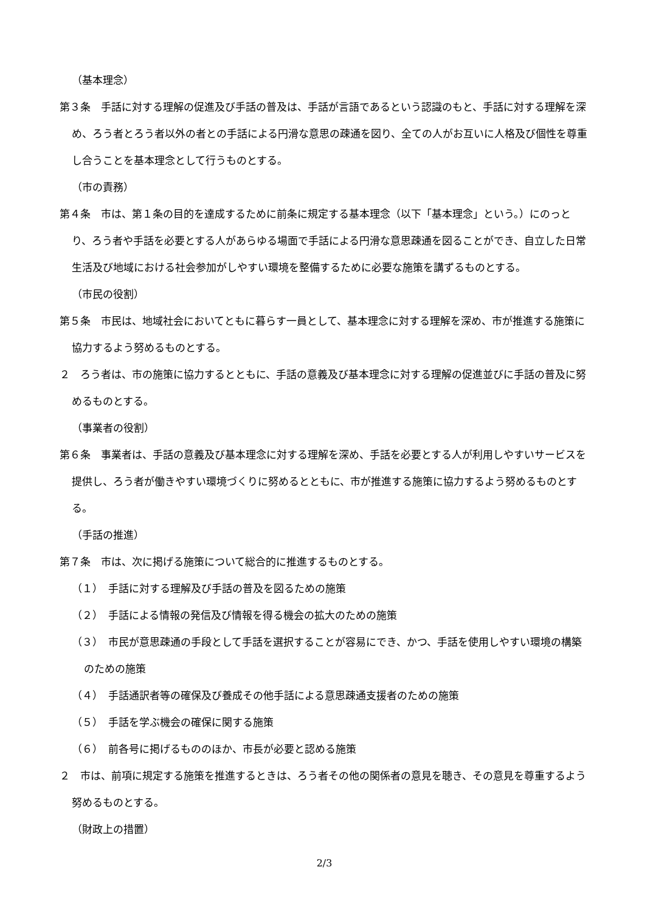（基本理念）
第３条　手話に対する理解の促進及び手話の普及は、手話が言語であるという認識のもと、手話に対する理解を深め、ろう者とろう者以外の者との手話による円滑な意思の疎通を図り、全ての人がお互いに人格及び個性を尊重し合うことを基本理念として行うものとする。
（市の責務）
第４条　市は、第１条の目的を達成するために前条に規定する基本理念（以下「基本理念」という。）にのっとり、ろう者や手話を必要とする人があらゆる場面で手話による円滑な意思疎通を図ることができ、自立した日常生活及び地域における社会参加がしやすい環境を整備するために必要な施策を講ずるものとする。
（市民の役割）
第５条　市民は、地域社会においてともに暮らす一員として、基本理念に対する理解を深め、市が推進する施策に協力するよう努めるものとする。
２　ろう者は、市の施策に協力するとともに、手話の意義及び基本理念に対する理解の促進並びに手話の普及に努めるものとする。
（事業者の役割）
第６条　事業者は、手話の意義及び基本理念に対する理解を深め、手話を必要とする人が利用しやすいサービスを提供し、ろう者が働きやすい環境づくりに努めるとともに、市が推進する施策に協力するよう努めるものとする。
（手話の推進）
第７条　市は、次に掲げる施策について総合的に推進するものとする。
（１）　手話に対する理解及び手話の普及を図るための施策
（２）　手話による情報の発信及び情報を得る機会の拡大のための施策
（３）　市民が意思疎通の手段として手話を選択することが容易にでき、かつ、手話を使用しやすい環境の構築のための施策
（４）　手話通訳者等の確保及び養成その他手話による意思疎通支援者のための施策
（５）　手話を学ぶ機会の確保に関する施策
（６）　前各号に掲げるもののほか、市長が必要と認める施策
２　市は、前項に規定する施策を推進するときは、ろう者その他の関係者の意見を聴き、その意見を尊重するよう努めるものとする。
（財政上の措置）
2/3